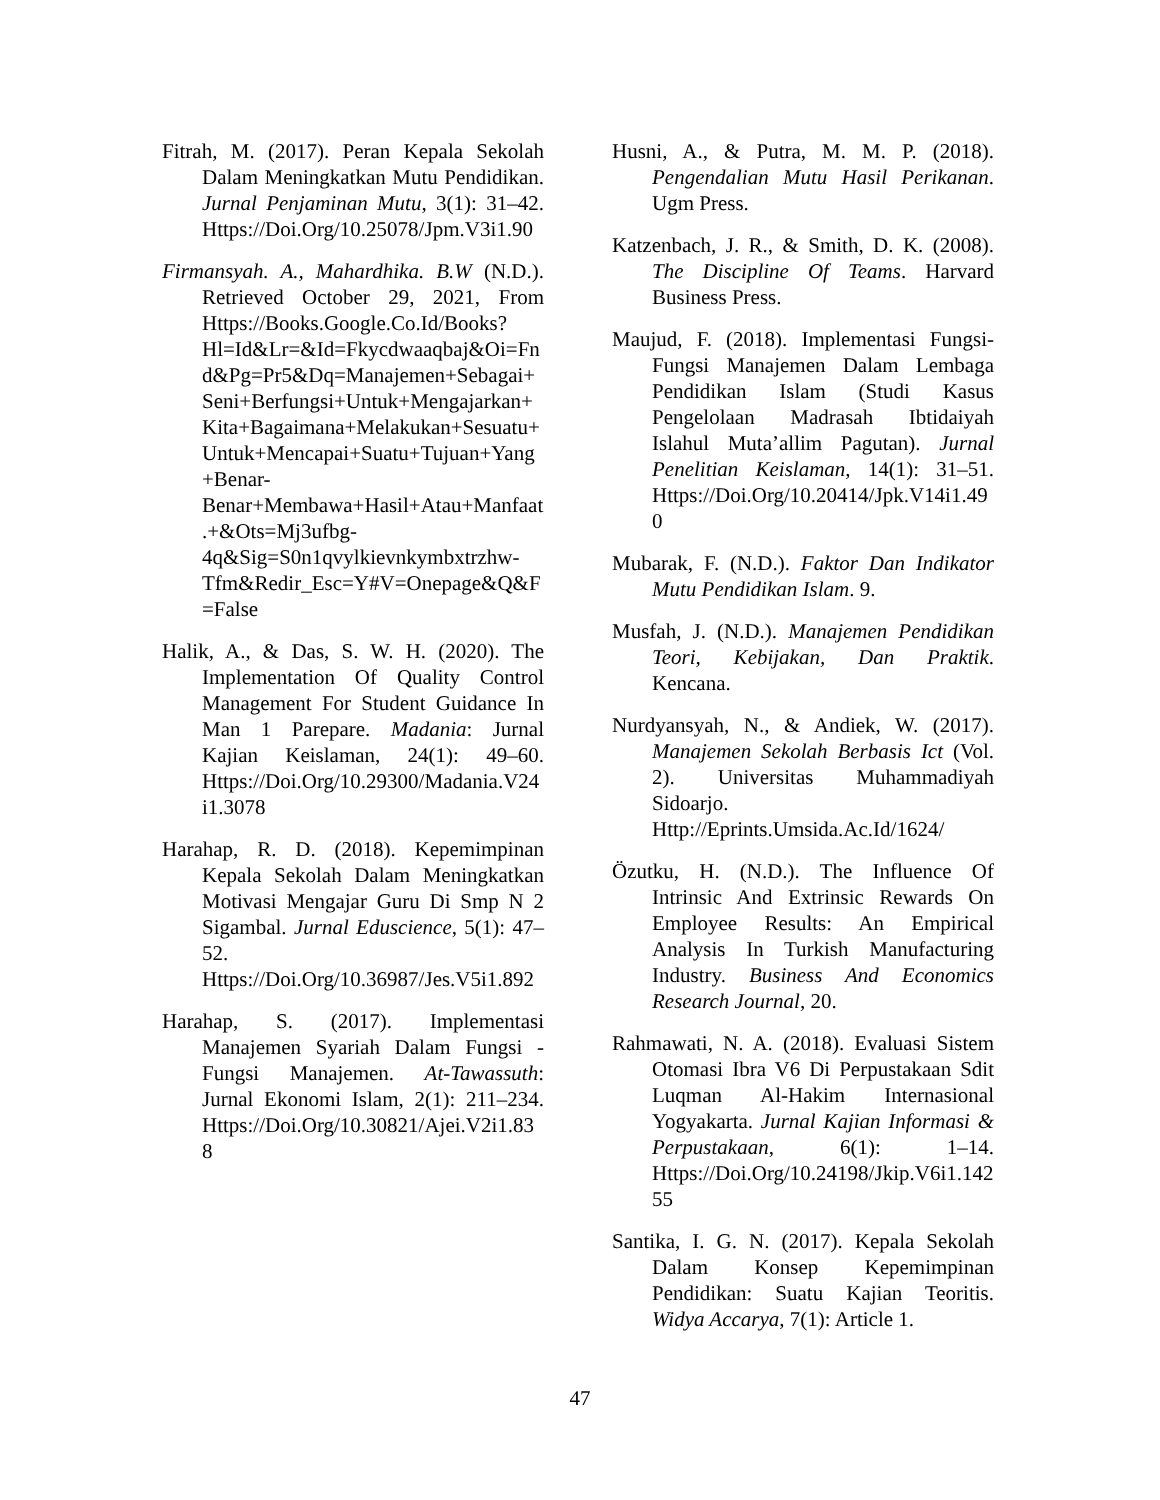Fitrah, M. (2017). Peran Kepala Sekolah Dalam Meningkatkan Mutu Pendidikan. Jurnal Penjaminan Mutu, 3(1): 31–42. Https://Doi.Org/10.25078/Jpm.V3i1.90
Firmansyah. A., Mahardhika. B.W (N.D.). Retrieved October 29, 2021, From Https://Books.Google.Co.Id/Books?Hl=Id&Lr=&Id=Fkycdwaaqbaj&Oi=Fnd&Pg=Pr5&Dq=Manajemen+Sebagai+Seni+Berfungsi+Untuk+Mengajarkan+Kita+Bagaimana+Melakukan+Sesuatu+Untuk+Mencapai+Suatu+Tujuan+Yang+Benar-Benar+Membawa+Hasil+Atau+Manfaat.+&Ots=Mj3ufbg-4q&Sig=S0n1qvylkievnkymbxtrzhw-Tfm&Redir_Esc=Y#V=Onepage&Q&F=False
Halik, A., & Das, S. W. H. (2020). The Implementation Of Quality Control Management For Student Guidance In Man 1 Parepare. Madania: Jurnal Kajian Keislaman, 24(1): 49–60. Https://Doi.Org/10.29300/Madania.V24i1.3078
Harahap, R. D. (2018). Kepemimpinan Kepala Sekolah Dalam Meningkatkan Motivasi Mengajar Guru Di Smp N 2 Sigambal. Jurnal Eduscience, 5(1): 47–52. Https://Doi.Org/10.36987/Jes.V5i1.892
Harahap, S. (2017). Implementasi Manajemen Syariah Dalam Fungsi - Fungsi Manajemen. At-Tawassuth: Jurnal Ekonomi Islam, 2(1): 211–234. Https://Doi.Org/10.30821/Ajei.V2i1.838
Husni, A., & Putra, M. M. P. (2018). Pengendalian Mutu Hasil Perikanan. Ugm Press.
Katzenbach, J. R., & Smith, D. K. (2008). The Discipline Of Teams. Harvard Business Press.
Maujud, F. (2018). Implementasi Fungsi-Fungsi Manajemen Dalam Lembaga Pendidikan Islam (Studi Kasus Pengelolaan Madrasah Ibtidaiyah Islahul Muta’allim Pagutan). Jurnal Penelitian Keislaman, 14(1): 31–51. Https://Doi.Org/10.20414/Jpk.V14i1.490
Mubarak, F. (N.D.). Faktor Dan Indikator Mutu Pendidikan Islam. 9.
Musfah, J. (N.D.). Manajemen Pendidikan Teori, Kebijakan, Dan Praktik. Kencana.
Nurdyansyah, N., & Andiek, W. (2017). Manajemen Sekolah Berbasis Ict (Vol. 2). Universitas Muhammadiyah Sidoarjo. Http://Eprints.Umsida.Ac.Id/1624/
Özutku, H. (N.D.). The Influence Of Intrinsic And Extrinsic Rewards On Employee Results: An Empirical Analysis In Turkish Manufacturing Industry. Business And Economics Research Journal, 20.
Rahmawati, N. A. (2018). Evaluasi Sistem Otomasi Ibra V6 Di Perpustakaan Sdit Luqman Al-Hakim Internasional Yogyakarta. Jurnal Kajian Informasi & Perpustakaan, 6(1): 1–14. Https://Doi.Org/10.24198/Jkip.V6i1.14255
Santika, I. G. N. (2017). Kepala Sekolah Dalam Konsep Kepemimpinan Pendidikan: Suatu Kajian Teoritis. Widya Accarya, 7(1): Article 1.
47